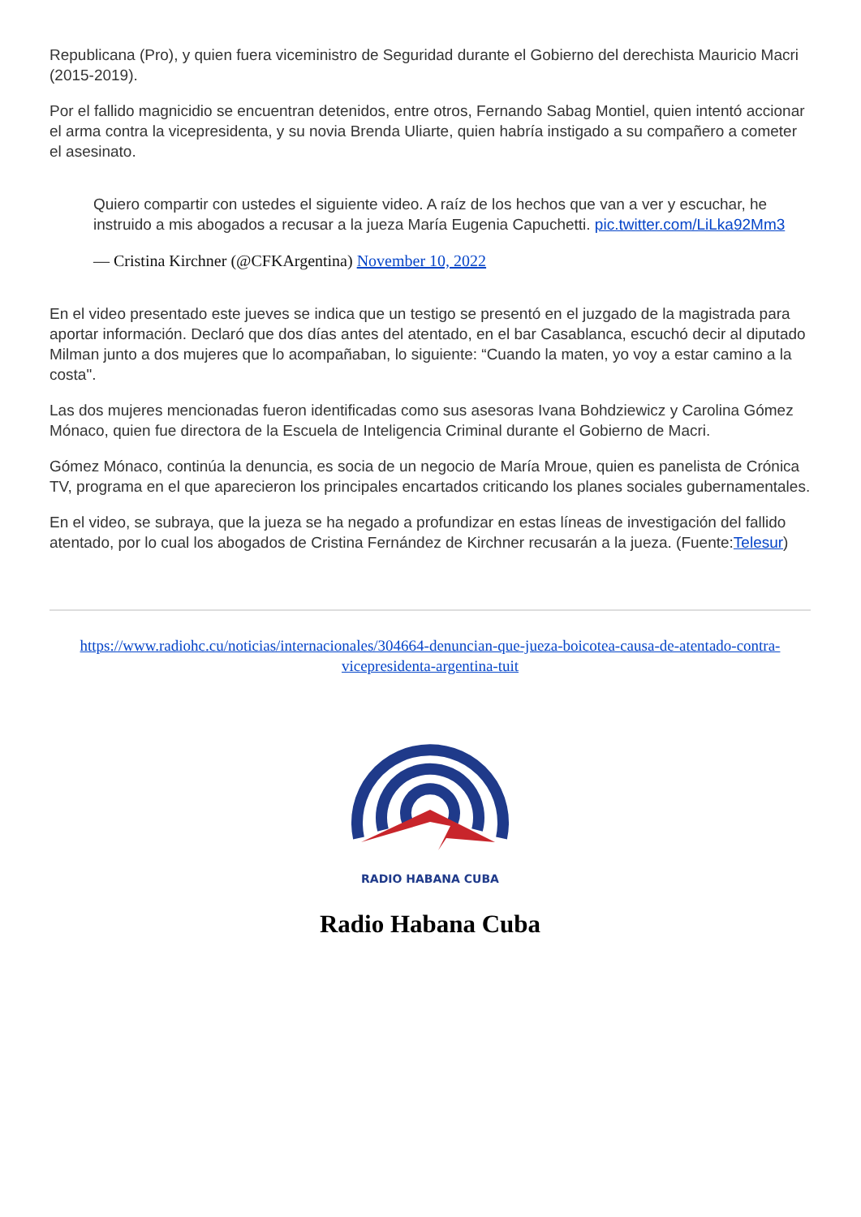Republicana (Pro), y quien fuera viceministro de Seguridad durante el Gobierno del derechista Mauricio Macri (2015-2019).
Por el fallido magnicidio se encuentran detenidos, entre otros, Fernando Sabag Montiel, quien intentó accionar el arma contra la vicepresidenta, y su novia Brenda Uliarte, quien habría instigado a su compañero a cometer el asesinato.
Quiero compartir con ustedes el siguiente video. A raíz de los hechos que van a ver y escuchar, he instruido a mis abogados a recusar a la jueza María Eugenia Capuchetti. pic.twitter.com/LiLka92Mm3
— Cristina Kirchner (@CFKArgentina) November 10, 2022
En el video presentado este jueves se indica que un testigo se presentó en el juzgado de la magistrada para aportar información. Declaró que dos días antes del atentado, en el bar Casablanca, escuchó decir al diputado Milman junto a dos mujeres que lo acompañaban, lo siguiente: “Cuando la maten, yo voy a estar camino a la costa".
Las dos mujeres mencionadas fueron identificadas como sus asesoras Ivana Bohdziewicz y Carolina Gómez Mónaco, quien fue directora de la Escuela de Inteligencia Criminal durante el Gobierno de Macri.
Gómez Mónaco, continúa la denuncia, es socia de un negocio de María Mroue, quien es panelista de Crónica TV, programa en el que aparecieron los principales encartados criticando los planes sociales gubernamentales.
En el video, se subraya, que la jueza se ha negado a profundizar en estas líneas de investigación del fallido atentado, por lo cual los abogados de Cristina Fernández de Kirchner recusarán a la jueza. (Fuente:Telesur)
https://www.radiohc.cu/noticias/internacionales/304664-denuncian-que-jueza-boicotea-causa-de-atentado-contra-vicepresidenta-argentina-tuit
RADIO HABANA CUBA
Radio Habana Cuba